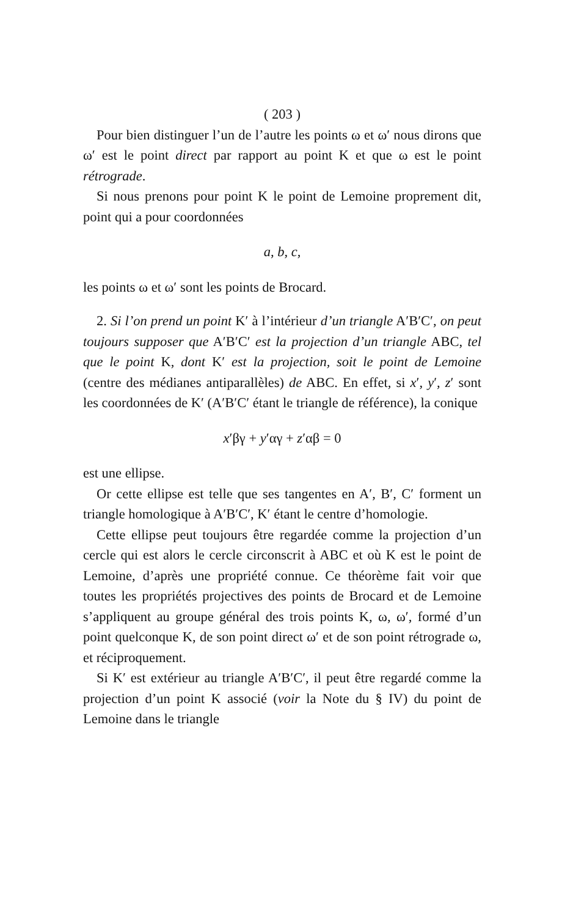( 203 )
Pour bien distinguer l’un de l’autre les points ω et ω′ nous dirons que ω′ est le point direct par rapport au point K et que ω est le point rétrograde.
Si nous prenons pour point K le point de Lemoine proprement dit, point qui a pour coordonnées
a, b, c,
les points ω et ω′ sont les points de Brocard.
2. Si l’on prend un point K′ à l’intérieur d’un triangle A′B′C′, on peut toujours supposer que A′B′C′ est la projection d’un triangle ABC, tel que le point K, dont K′ est la projection, soit le point de Lemoine (centre des médianes antiparallèles) de ABC. En effet, si x′, y′, z′ sont les coordonnées de K′ (A′B′C′ étant le triangle de référence), la conique
x′βγ + y′αγ + z′αβ = 0
est une ellipse.
Or cette ellipse est telle que ses tangentes en A′, B′, C′ forment un triangle homologique à A′B′C′, K′ étant le centre d’homologie.
Cette ellipse peut toujours être regardée comme la projection d’un cercle qui est alors le cercle circonscrit à ABC et où K est le point de Lemoine, d’après une propriété connue. Ce théorème fait voir que toutes les propriétés projectives des points de Brocard et de Lemoine s’appliquent au groupe général des trois points K, ω, ω′, formé d’un point quelconque K, de son point direct ω′ et de son point rétrograde ω, et réciproquement.
Si K′ est extérieur au triangle A′B′C′, il peut être regardé comme la projection d’un point K associé (voir la Note du § IV) du point de Lemoine dans le triangle